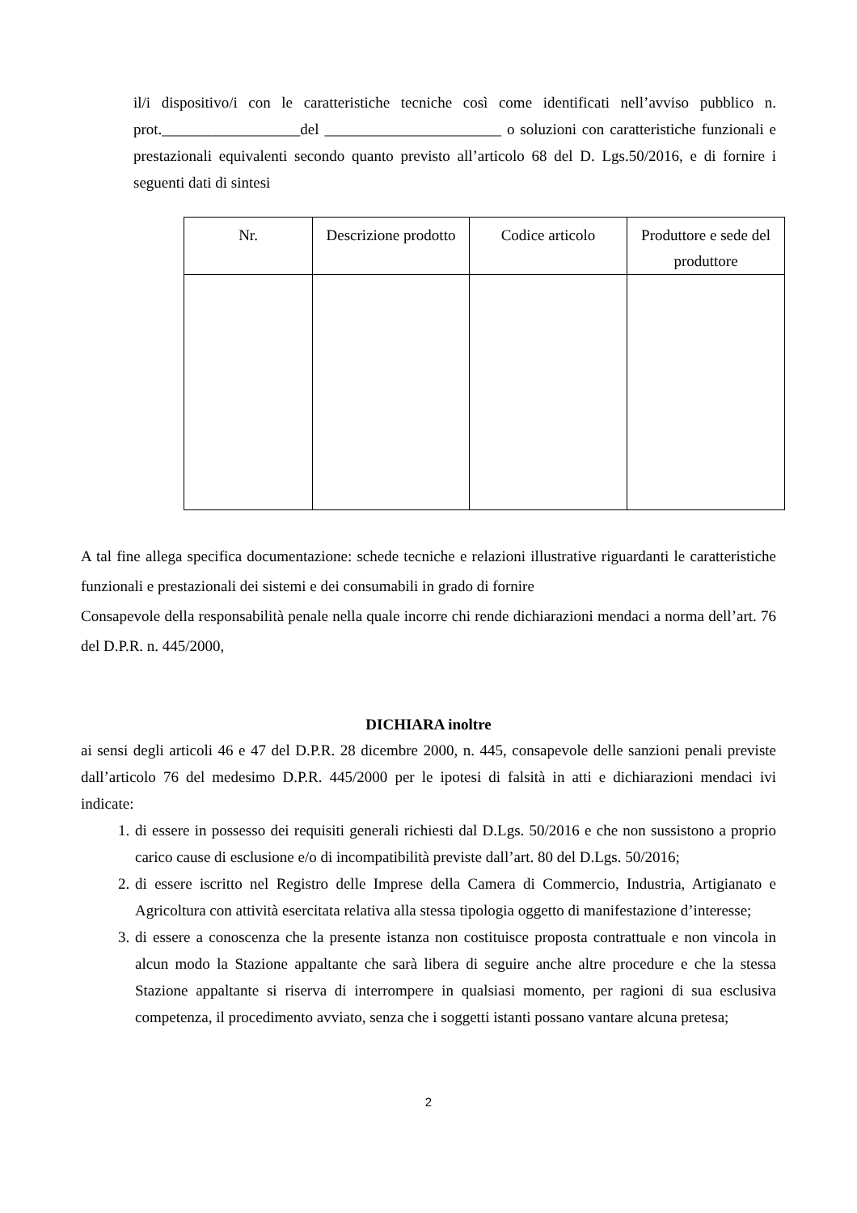il/i dispositivo/i con le caratteristiche tecniche così come identificati nell’avviso pubblico n. prot.__________________del _______________________ o soluzioni con caratteristiche funzionali e prestazionali equivalenti secondo quanto previsto all’articolo 68 del D. Lgs.50/2016, e di fornire i seguenti dati di sintesi
| Nr. | Descrizione prodotto | Codice articolo | Produttore e sede del produttore |
| --- | --- | --- | --- |
A tal fine allega specifica documentazione: schede tecniche e relazioni illustrative riguardanti le caratteristiche funzionali e prestazionali dei sistemi e dei consumabili in grado di fornire
Consapevole della responsabilità penale nella quale incorre chi rende dichiarazioni mendaci a norma dell’art. 76 del D.P.R. n. 445/2000,
DICHIARA inoltre
ai sensi degli articoli 46 e 47 del D.P.R. 28 dicembre 2000, n. 445, consapevole delle sanzioni penali previste dall’articolo 76 del medesimo D.P.R. 445/2000 per le ipotesi di falsità in atti e dichiarazioni mendaci ivi indicate:
1. di essere in possesso dei requisiti generali richiesti dal D.Lgs. 50/2016 e che non sussistono a proprio carico cause di esclusione e/o di incompatibilità previste dall’art. 80 del D.Lgs. 50/2016;
2. di essere iscritto nel Registro delle Imprese della Camera di Commercio, Industria, Artigianato e Agricoltura con attività esercitata relativa alla stessa tipologia oggetto di manifestazione d’interesse;
3. di essere a conoscenza che la presente istanza non costituisce proposta contrattuale e non vincola in alcun modo la Stazione appaltante che sarà libera di seguire anche altre procedure e che la stessa Stazione appaltante si riserva di interrompere in qualsiasi momento, per ragioni di sua esclusiva competenza, il procedimento avviato, senza che i soggetti istanti possano vantare alcuna pretesa;
2